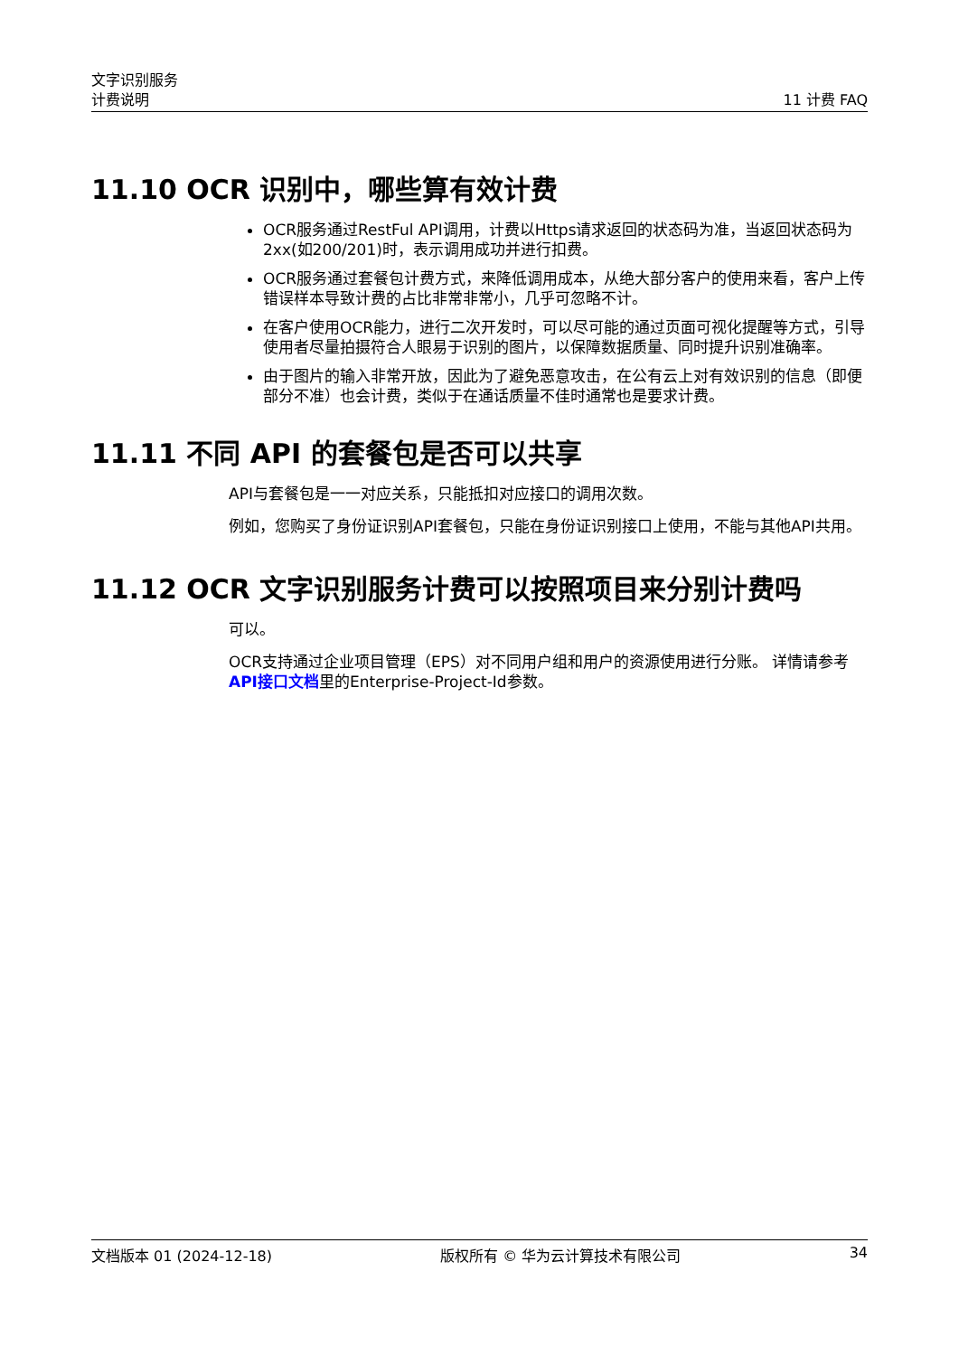文字识别服务
计费说明
11 计费 FAQ
11.10 OCR 识别中，哪些算有效计费
OCR服务通过RestFul API调用，计费以Https请求返回的状态码为准，当返回状态码为2xx(如200/201)时，表示调用成功并进行扣费。
OCR服务通过套餐包计费方式，来降低调用成本，从绝大部分客户的使用来看，客户上传错误样本导致计费的占比非常非常小，几乎可忽略不计。
在客户使用OCR能力，进行二次开发时，可以尽可能的通过页面可视化提醒等方式，引导使用者尽量拍摄符合人眼易于识别的图片，以保障数据质量、同时提升识别准确率。
由于图片的输入非常开放，因此为了避免恶意攻击，在公有云上对有效识别的信息（即便部分不准）也会计费，类似于在通话质量不佳时通常也是要求计费。
11.11 不同 API 的套餐包是否可以共享
API与套餐包是一一对应关系，只能抵扣对应接口的调用次数。
例如，您购买了身份证识别API套餐包，只能在身份证识别接口上使用，不能与其他API共用。
11.12 OCR 文字识别服务计费可以按照项目来分别计费吗
可以。
OCR支持通过企业项目管理（EPS）对不同用户组和用户的资源使用进行分账。 详情请参考API接口文档里的Enterprise-Project-Id参数。
文档版本 01 (2024-12-18) 版权所有 © 华为云计算技术有限公司 34